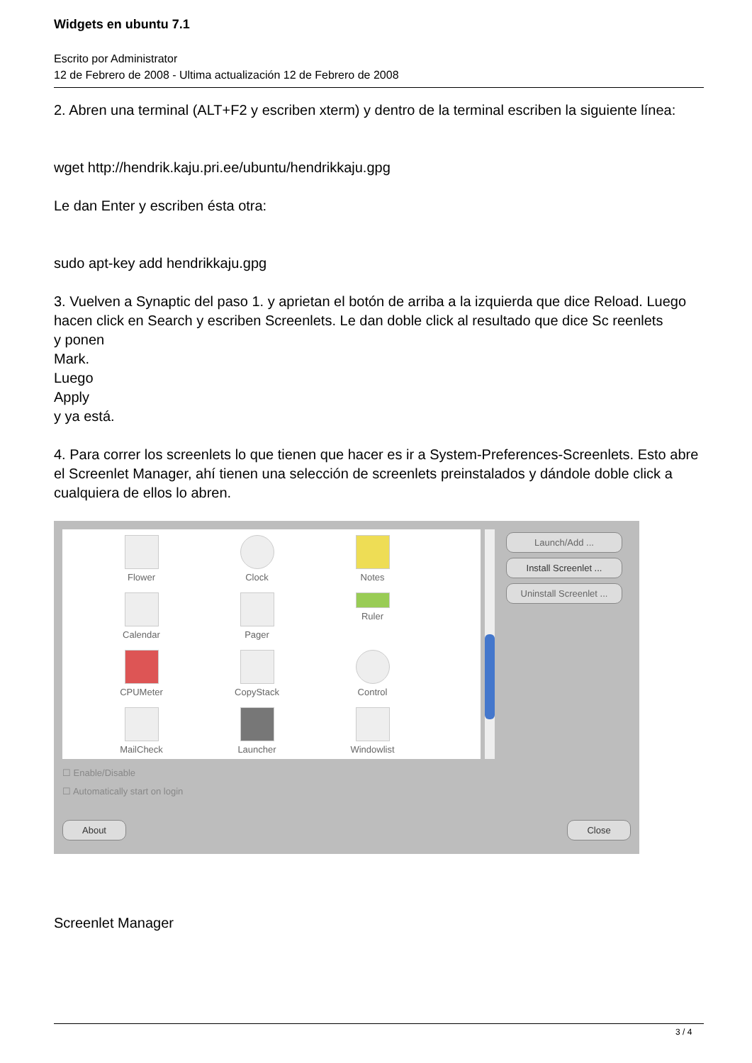Widgets en ubuntu 7.1
Escrito por Administrator
12 de Febrero de 2008 - Ultima actualización 12 de Febrero de 2008
2. Abren una terminal (ALT+F2 y escriben xterm) y dentro de la terminal escriben la siguiente línea:
wget http://hendrik.kaju.pri.ee/ubuntu/hendrikkaju.gpg
Le dan Enter y escriben ésta otra:
sudo apt-key add hendrikkaju.gpg
3. Vuelven a Synaptic del paso 1. y aprietan el botón de arriba a la izquierda que dice Reload. Luego hacen click en Search y escriben Screenlets. Le dan doble click al resultado que dice Sc reenlets
y ponen
Mark.
Luego
Apply
y ya está.
4. Para correr los screenlets lo que tienen que hacer es ir a System-Preferences-Screenlets. Esto abre el Screenlet Manager, ahí tienen una selección de screenlets preinstalados y dándole doble click a cualquiera de ellos lo abren.
Flower
Clock
Notes
Calendar
Pager
Ruler
CPUMeter
CopyStack
Control
MailCheck
Launcher
Windowlist
Launch/Add ...
Install Screenlet ...
Uninstall Screenlet ...
☐ Enable/Disable
☐ Automatically start on login
About Close
Screenlet Manager
3 / 4